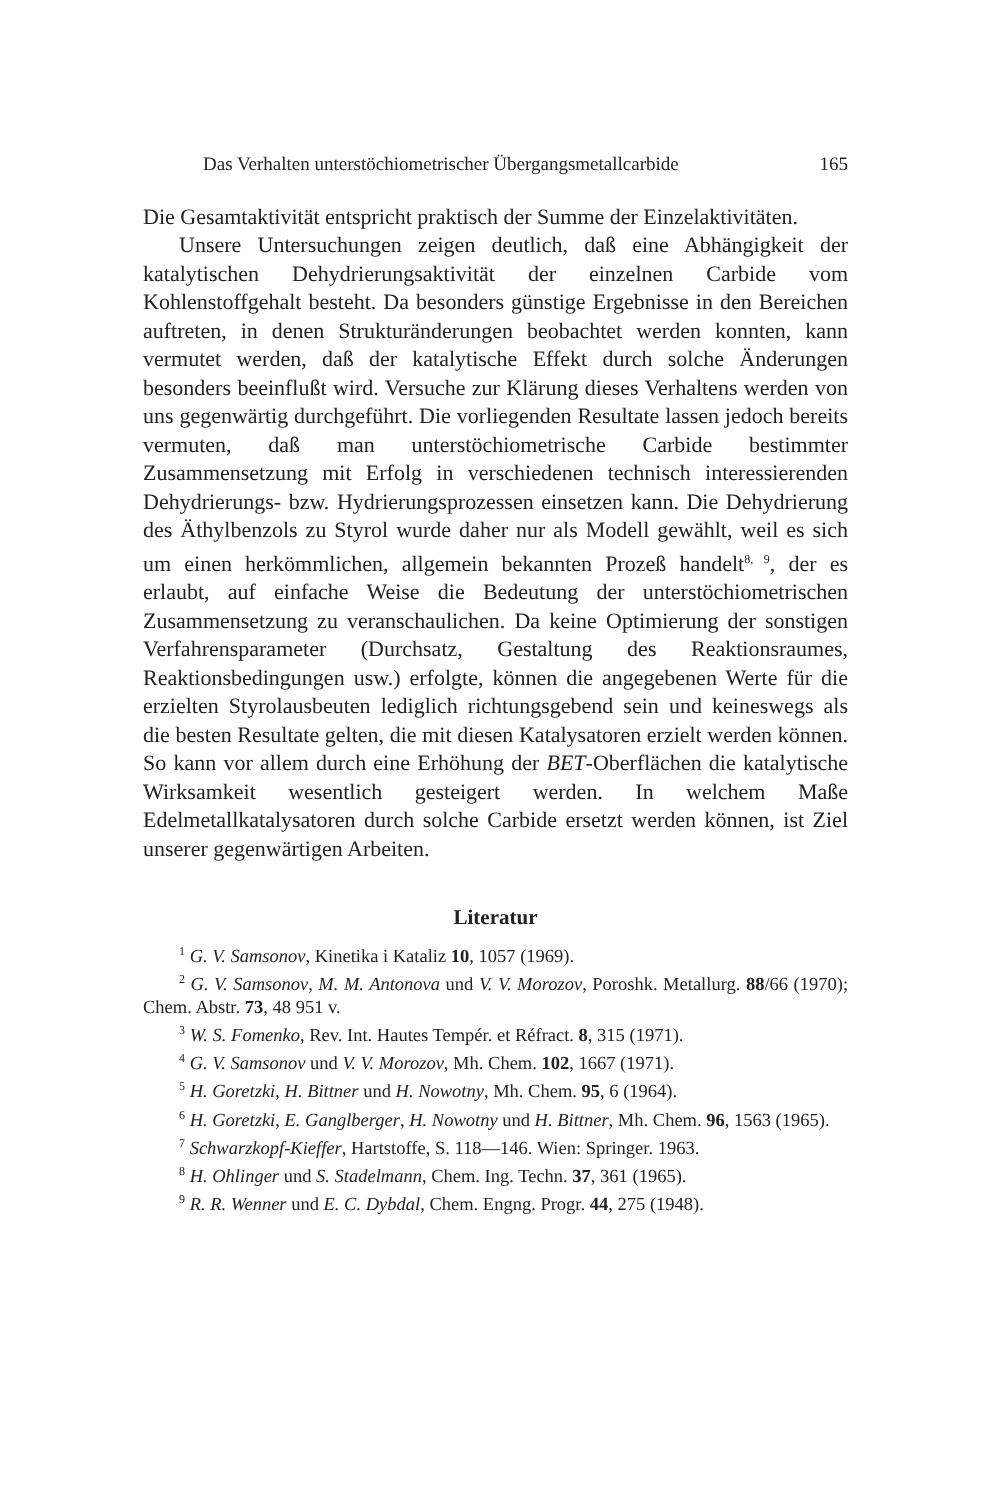Das Verhalten unterstöchiometrischer Übergangsmetallcarbide 165
Die Gesamtaktivität entspricht praktisch der Summe der Einzelaktivitäten.
Unsere Untersuchungen zeigen deutlich, daß eine Abhängigkeit der katalytischen Dehydrierungsaktivität der einzelnen Carbide vom Kohlenstoffgehalt besteht. Da besonders günstige Ergebnisse in den Bereichen auftreten, in denen Strukturänderungen beobachtet werden konnten, kann vermutet werden, daß der katalytische Effekt durch solche Änderungen besonders beeinflußt wird. Versuche zur Klärung dieses Verhaltens werden von uns gegenwärtig durchgeführt. Die vorliegenden Resultate lassen jedoch bereits vermuten, daß man unterstöchiometrische Carbide bestimmter Zusammensetzung mit Erfolg in verschiedenen technisch interessierenden Dehydrierungs- bzw. Hydrierungsprozessen einsetzen kann. Die Dehydrierung des Äthylbenzols zu Styrol wurde daher nur als Modell gewählt, weil es sich um einen herkömmlichen, allgemein bekannten Prozeß handelt<sup>8, 9</sup>, der es erlaubt, auf einfache Weise die Bedeutung der unterstöchiometrischen Zusammensetzung zu veranschaulichen. Da keine Optimierung der sonstigen Verfahrensparameter (Durchsatz, Gestaltung des Reaktionsraumes, Reaktionsbedingungen usw.) erfolgte, können die angegebenen Werte für die erzielten Styrolausbeuten lediglich richtungsgebend sein und keineswegs als die besten Resultate gelten, die mit diesen Katalysatoren erzielt werden können. So kann vor allem durch eine Erhöhung der BET-Oberflächen die katalytische Wirksamkeit wesentlich gesteigert werden. In welchem Maße Edelmetallkatalysatoren durch solche Carbide ersetzt werden können, ist Ziel unserer gegenwärtigen Arbeiten.
Literatur
<sup>1</sup> G. V. Samsonov, Kinetika i Kataliz 10, 1057 (1969).
<sup>2</sup> G. V. Samsonov, M. M. Antonova und V. V. Morozov, Poroshk. Metallurg. 88/66 (1970); Chem. Abstr. 73, 48 951 v.
<sup>3</sup> W. S. Fomenko, Rev. Int. Hautes Tempér. et Réfract. 8, 315 (1971).
<sup>4</sup> G. V. Samsonov und V. V. Morozov, Mh. Chem. 102, 1667 (1971).
<sup>5</sup> H. Goretzki, H. Bittner und H. Nowotny, Mh. Chem. 95, 6 (1964).
<sup>6</sup> H. Goretzki, E. Ganglberger, H. Nowotny und H. Bittner, Mh. Chem. 96, 1563 (1965).
<sup>7</sup> Schwarzkopf-Kieffer, Hartstoffe, S. 118—146. Wien: Springer. 1963.
<sup>8</sup> H. Ohlinger und S. Stadelmann, Chem. Ing. Techn. 37, 361 (1965).
<sup>9</sup> R. R. Wenner und E. C. Dybdal, Chem. Engng. Progr. 44, 275 (1948).